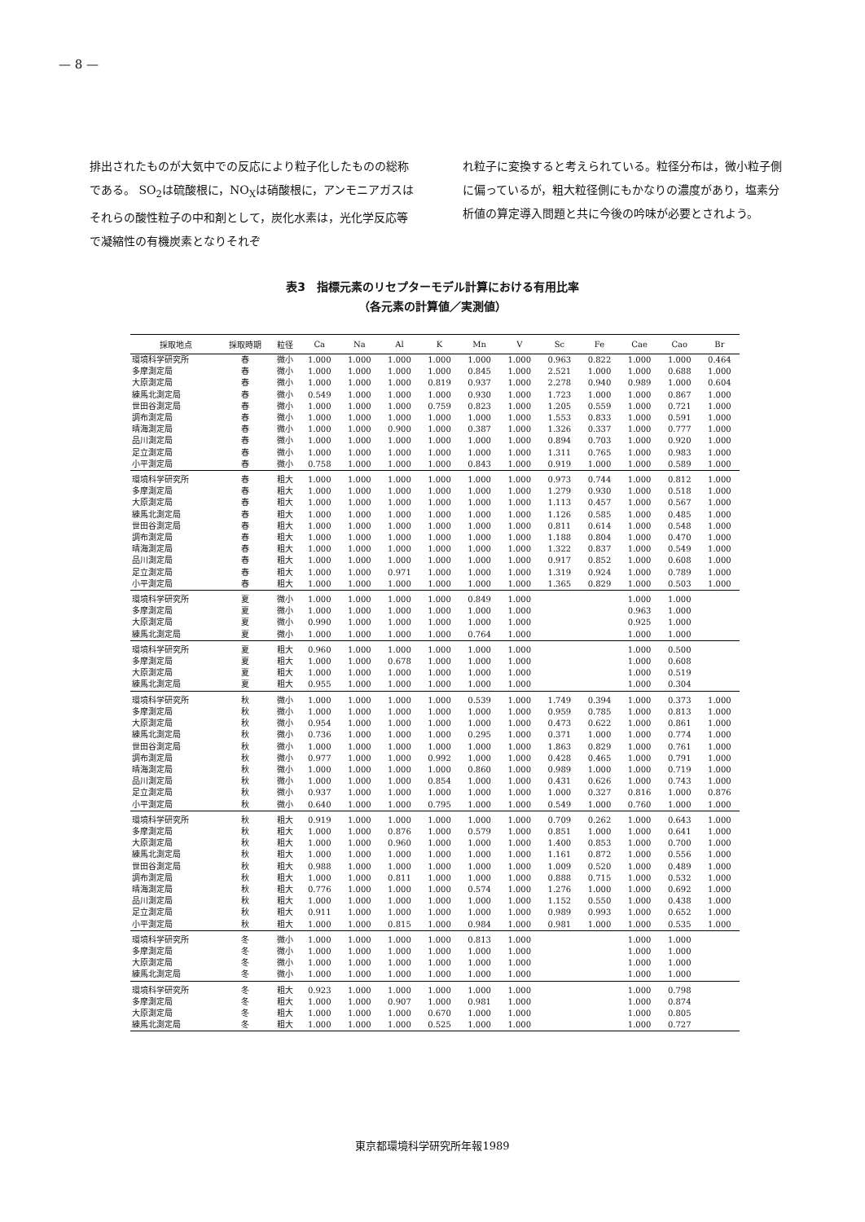— 8 —
排出されたものが大気中での反応により粒子化したものの総称である。 SO<sub>2</sub>は硫酸根に，NO<sub>X</sub>は硝酸根に，アンモニアガスはそれらの酸性粒子の中和剤として，炭化水素は，光化学反応等で凝縮性の有機炭素となりそれぞ
れ粒子に変換すると考えられている。粒径分布は，微小粒子側に偏っているが，粗大粒径側にもかなりの濃度があり，塩素分析値の算定導入問題と共に今後の吟味が必要とされよう。
表3　指標元素のリセプターモデル計算における有用比率
（各元素の計算値／実測値）
| 採取地点 | 採取時期 | 粒径 | Ca | Na | Al | K | Mn | V | Sc | Fe | Cae | Cao | Br |
| --- | --- | --- | --- | --- | --- | --- | --- | --- | --- | --- | --- | --- | --- |
| 環境科学研究所 | 春 | 微小 | 1.000 | 1.000 | 1.000 | 1.000 | 1.000 | 1.000 | 0.963 | 0.822 | 1.000 | 1.000 | 0.464 |
| 多摩測定局 | 春 | 微小 | 1.000 | 1.000 | 1.000 | 1.000 | 0.845 | 1.000 | 2.521 | 1.000 | 1.000 | 0.688 | 1.000 |
| 大原測定局 | 春 | 微小 | 1.000 | 1.000 | 1.000 | 0.819 | 0.937 | 1.000 | 2.278 | 0.940 | 0.989 | 1.000 | 0.604 |
| 練馬北測定局 | 春 | 微小 | 0.549 | 1.000 | 1.000 | 1.000 | 0.930 | 1.000 | 1.723 | 1.000 | 1.000 | 0.867 | 1.000 |
| 世田谷測定局 | 春 | 微小 | 1.000 | 1.000 | 1.000 | 0.759 | 0.823 | 1.000 | 1.205 | 0.559 | 1.000 | 0.721 | 1.000 |
| 調布測定局 | 春 | 微小 | 1.000 | 1.000 | 1.000 | 1.000 | 1.000 | 1.000 | 1.553 | 0.833 | 1.000 | 0.591 | 1.000 |
| 晴海測定局 | 春 | 微小 | 1.000 | 1.000 | 0.900 | 1.000 | 0.387 | 1.000 | 1.326 | 0.337 | 1.000 | 0.777 | 1.000 |
| 品川測定局 | 春 | 微小 | 1.000 | 1.000 | 1.000 | 1.000 | 1.000 | 1.000 | 0.894 | 0.703 | 1.000 | 0.920 | 1.000 |
| 足立測定局 | 春 | 微小 | 1.000 | 1.000 | 1.000 | 1.000 | 1.000 | 1.000 | 1.311 | 0.765 | 1.000 | 0.983 | 1.000 |
| 小平測定局 | 春 | 微小 | 0.758 | 1.000 | 1.000 | 1.000 | 0.843 | 1.000 | 0.919 | 1.000 | 1.000 | 0.589 | 1.000 |
| 環境科学研究所 | 春 | 粗大 | 1.000 | 1.000 | 1.000 | 1.000 | 1.000 | 1.000 | 0.973 | 0.744 | 1.000 | 0.812 | 1.000 |
| 多摩測定局 | 春 | 粗大 | 1.000 | 1.000 | 1.000 | 1.000 | 1.000 | 1.000 | 1.279 | 0.930 | 1.000 | 0.518 | 1.000 |
| 大原測定局 | 春 | 粗大 | 1.000 | 1.000 | 1.000 | 1.000 | 1.000 | 1.000 | 1.113 | 0.457 | 1.000 | 0.567 | 1.000 |
| 練馬北測定局 | 春 | 粗大 | 1.000 | 1.000 | 1.000 | 1.000 | 1.000 | 1.000 | 1.126 | 0.585 | 1.000 | 0.485 | 1.000 |
| 世田谷測定局 | 春 | 粗大 | 1.000 | 1.000 | 1.000 | 1.000 | 1.000 | 1.000 | 0.811 | 0.614 | 1.000 | 0.548 | 1.000 |
| 調布測定局 | 春 | 粗大 | 1.000 | 1.000 | 1.000 | 1.000 | 1.000 | 1.000 | 1.188 | 0.804 | 1.000 | 0.470 | 1.000 |
| 晴海測定局 | 春 | 粗大 | 1.000 | 1.000 | 1.000 | 1.000 | 1.000 | 1.000 | 1.322 | 0.837 | 1.000 | 0.549 | 1.000 |
| 品川測定局 | 春 | 粗大 | 1.000 | 1.000 | 1.000 | 1.000 | 1.000 | 1.000 | 0.917 | 0.852 | 1.000 | 0.608 | 1.000 |
| 足立測定局 | 春 | 粗大 | 1.000 | 1.000 | 0.971 | 1.000 | 1.000 | 1.000 | 1.319 | 0.924 | 1.000 | 0.789 | 1.000 |
| 小平測定局 | 春 | 粗大 | 1.000 | 1.000 | 1.000 | 1.000 | 1.000 | 1.000 | 1.365 | 0.829 | 1.000 | 0.503 | 1.000 |
| 環境科学研究所 | 夏 | 微小 | 1.000 | 1.000 | 1.000 | 1.000 | 0.849 | 1.000 | | | 1.000 | 1.000 | |
| 多摩測定局 | 夏 | 微小 | 1.000 | 1.000 | 1.000 | 1.000 | 1.000 | 1.000 | | | 0.963 | 1.000 | |
| 大原測定局 | 夏 | 微小 | 0.990 | 1.000 | 1.000 | 1.000 | 1.000 | 1.000 | | | 0.925 | 1.000 | |
| 練馬北測定局 | 夏 | 微小 | 1.000 | 1.000 | 1.000 | 1.000 | 0.764 | 1.000 | | | 1.000 | 1.000 | |
| 環境科学研究所 | 夏 | 粗大 | 0.960 | 1.000 | 1.000 | 1.000 | 1.000 | 1.000 | | | 1.000 | 0.500 | |
| 多摩測定局 | 夏 | 粗大 | 1.000 | 1.000 | 0.678 | 1.000 | 1.000 | 1.000 | | | 1.000 | 0.608 | |
| 大原測定局 | 夏 | 粗大 | 1.000 | 1.000 | 1.000 | 1.000 | 1.000 | 1.000 | | | 1.000 | 0.519 | |
| 練馬北測定局 | 夏 | 粗大 | 0.955 | 1.000 | 1.000 | 1.000 | 1.000 | 1.000 | | | 1.000 | 0.304 | |
| 環境科学研究所 | 秋 | 微小 | 1.000 | 1.000 | 1.000 | 1.000 | 0.539 | 1.000 | 1.749 | 0.394 | 1.000 | 0.373 | 1.000 |
| 多摩測定局 | 秋 | 微小 | 1.000 | 1.000 | 1.000 | 1.000 | 1.000 | 1.000 | 0.959 | 0.785 | 1.000 | 0.813 | 1.000 |
| 大原測定局 | 秋 | 微小 | 0.954 | 1.000 | 1.000 | 1.000 | 1.000 | 1.000 | 0.473 | 0.622 | 1.000 | 0.861 | 1.000 |
| 練馬北測定局 | 秋 | 微小 | 0.736 | 1.000 | 1.000 | 1.000 | 0.295 | 1.000 | 0.371 | 1.000 | 1.000 | 0.774 | 1.000 |
| 世田谷測定局 | 秋 | 微小 | 1.000 | 1.000 | 1.000 | 1.000 | 1.000 | 1.000 | 1.863 | 0.829 | 1.000 | 0.761 | 1.000 |
| 調布測定局 | 秋 | 微小 | 0.977 | 1.000 | 1.000 | 0.992 | 1.000 | 1.000 | 0.428 | 0.465 | 1.000 | 0.791 | 1.000 |
| 晴海測定局 | 秋 | 微小 | 1.000 | 1.000 | 1.000 | 1.000 | 0.860 | 1.000 | 0.989 | 1.000 | 1.000 | 0.719 | 1.000 |
| 品川測定局 | 秋 | 微小 | 1.000 | 1.000 | 1.000 | 0.854 | 1.000 | 1.000 | 0.431 | 0.626 | 1.000 | 0.743 | 1.000 |
| 足立測定局 | 秋 | 微小 | 0.937 | 1.000 | 1.000 | 1.000 | 1.000 | 1.000 | 1.000 | 0.327 | 0.816 | 1.000 | 0.876 |
| 小平測定局 | 秋 | 微小 | 0.640 | 1.000 | 1.000 | 0.795 | 1.000 | 1.000 | 0.549 | 1.000 | 0.760 | 1.000 | 1.000 |
| 環境科学研究所 | 秋 | 粗大 | 0.919 | 1.000 | 1.000 | 1.000 | 1.000 | 1.000 | 0.709 | 0.262 | 1.000 | 0.643 | 1.000 |
| 多摩測定局 | 秋 | 粗大 | 1.000 | 1.000 | 0.876 | 1.000 | 0.579 | 1.000 | 0.851 | 1.000 | 1.000 | 0.641 | 1.000 |
| 大原測定局 | 秋 | 粗大 | 1.000 | 1.000 | 0.960 | 1.000 | 1.000 | 1.000 | 1.400 | 0.853 | 1.000 | 0.700 | 1.000 |
| 練馬北測定局 | 秋 | 粗大 | 1.000 | 1.000 | 1.000 | 1.000 | 1.000 | 1.000 | 1.161 | 0.872 | 1.000 | 0.556 | 1.000 |
| 世田谷測定局 | 秋 | 粗大 | 0.988 | 1.000 | 1.000 | 1.000 | 1.000 | 1.000 | 1.009 | 0.520 | 1.000 | 0.489 | 1.000 |
| 調布測定局 | 秋 | 粗大 | 1.000 | 1.000 | 0.811 | 1.000 | 1.000 | 1.000 | 0.888 | 0.715 | 1.000 | 0.532 | 1.000 |
| 晴海測定局 | 秋 | 粗大 | 0.776 | 1.000 | 1.000 | 1.000 | 0.574 | 1.000 | 1.276 | 1.000 | 1.000 | 0.692 | 1.000 |
| 品川測定局 | 秋 | 粗大 | 1.000 | 1.000 | 1.000 | 1.000 | 1.000 | 1.000 | 1.152 | 0.550 | 1.000 | 0.438 | 1.000 |
| 足立測定局 | 秋 | 粗大 | 0.911 | 1.000 | 1.000 | 1.000 | 1.000 | 1.000 | 0.989 | 0.993 | 1.000 | 0.652 | 1.000 |
| 小平測定局 | 秋 | 粗大 | 1.000 | 1.000 | 0.815 | 1.000 | 0.984 | 1.000 | 0.981 | 1.000 | 1.000 | 0.535 | 1.000 |
| 環境科学研究所 | 冬 | 微小 | 1.000 | 1.000 | 1.000 | 1.000 | 0.813 | 1.000 | | | 1.000 | 1.000 | |
| 多摩測定局 | 冬 | 微小 | 1.000 | 1.000 | 1.000 | 1.000 | 1.000 | 1.000 | | | 1.000 | 1.000 | |
| 大原測定局 | 冬 | 微小 | 1.000 | 1.000 | 1.000 | 1.000 | 1.000 | 1.000 | | | 1.000 | 1.000 | |
| 練馬北測定局 | 冬 | 微小 | 1.000 | 1.000 | 1.000 | 1.000 | 1.000 | 1.000 | | | 1.000 | 1.000 | |
| 環境科学研究所 | 冬 | 粗大 | 0.923 | 1.000 | 1.000 | 1.000 | 1.000 | 1.000 | | | 1.000 | 0.798 | |
| 多摩測定局 | 冬 | 粗大 | 1.000 | 1.000 | 0.907 | 1.000 | 0.981 | 1.000 | | | 1.000 | 0.874 | |
| 大原測定局 | 冬 | 粗大 | 1.000 | 1.000 | 1.000 | 0.670 | 1.000 | 1.000 | | | 1.000 | 0.805 | |
| 練馬北測定局 | 冬 | 粗大 | 1.000 | 1.000 | 1.000 | 0.525 | 1.000 | 1.000 | | | 1.000 | 0.727 | |
東京都環境科学研究所年報1989